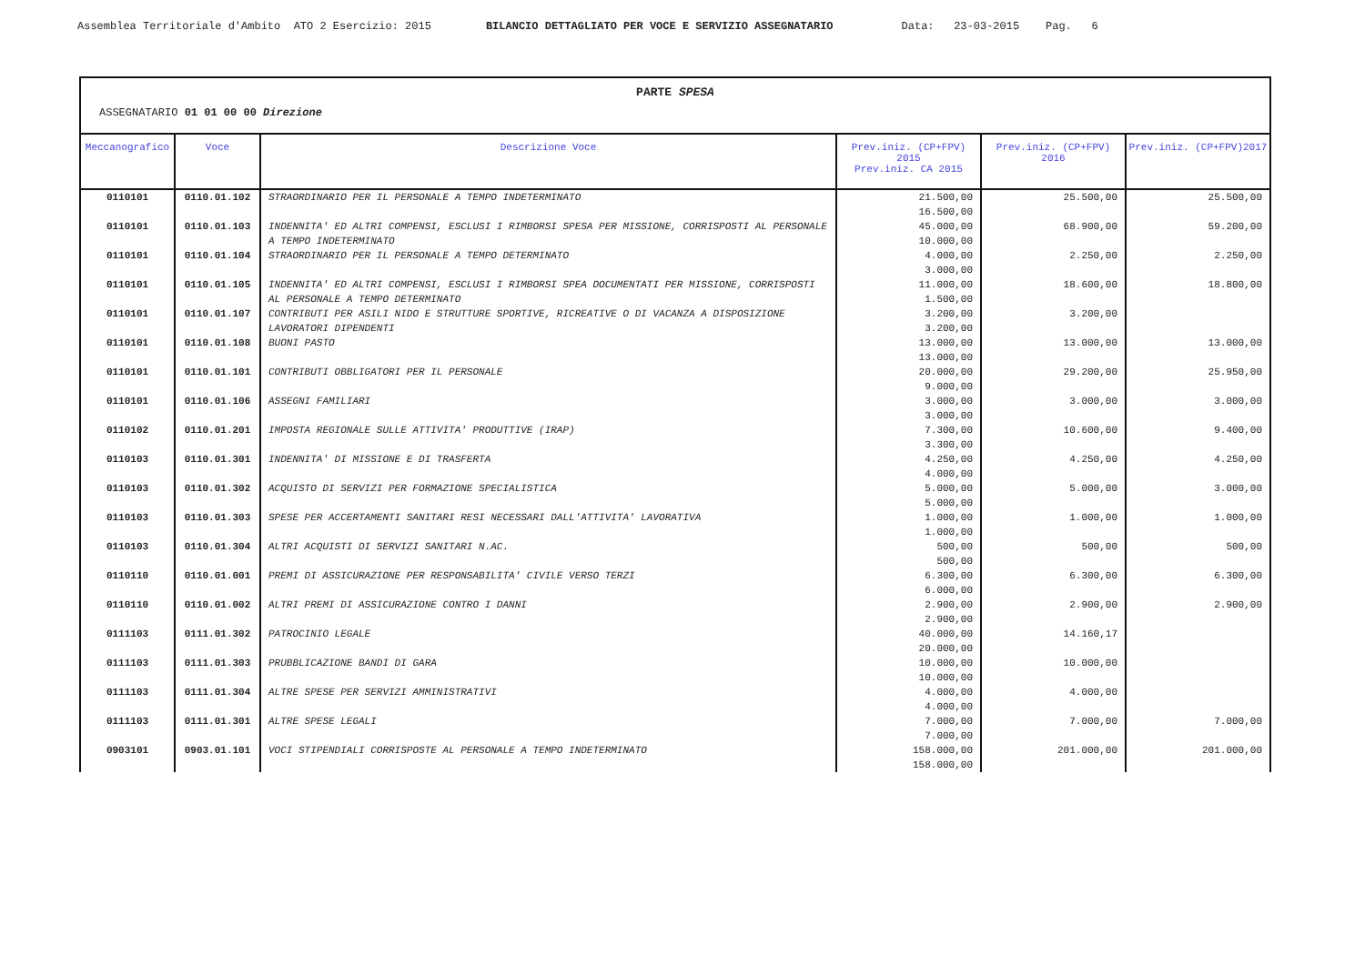Assemblea Territoriale d'Ambito ATO 2 Esercizio: 2015 BILANCIO DETTAGLIATO PER VOCE E SERVIZIO ASSEGNATARIO Data: 23-03-2015 Pag. 6
PARTE SPESA
ASSEGNATARIO 01 01 00 00 Direzione
| Meccanografico | Voce | Descrizione Voce | Prev.iniz. (CP+FPV) 2015 Prev.iniz. CA 2015 | Prev.iniz. (CP+FPV) 2016 | Prev.iniz. (CP+FPV)2017 |
| --- | --- | --- | --- | --- | --- |
| 0110101 | 0110.01.102 | STRAORDINARIO PER IL PERSONALE A TEMPO INDETERMINATO | 21.500,00 16.500,00 | 25.500,00 | 25.500,00 |
| 0110101 | 0110.01.103 | INDENNITA' ED ALTRI COMPENSI, ESCLUSI I RIMBORSI SPESA PER MISSIONE, CORRISPOSTI AL PERSONALE A TEMPO INDETERMINATO | 45.000,00 10.000,00 | 68.900,00 | 59.200,00 |
| 0110101 | 0110.01.104 | STRAORDINARIO PER IL PERSONALE A TEMPO DETERMINATO | 4.000,00 3.000,00 | 2.250,00 | 2.250,00 |
| 0110101 | 0110.01.105 | INDENNITA' ED ALTRI COMPENSI, ESCLUSI I RIMBORSI SPEA DOCUMENTATI PER MISSIONE, CORRISPOSTI AL PERSONALE A TEMPO DETERMINATO | 11.000,00 1.500,00 | 18.600,00 | 18.800,00 |
| 0110101 | 0110.01.107 | CONTRIBUTI PER ASILI NIDO E STRUTTURE SPORTIVE, RICREATIVE O DI VACANZA A DISPOSIZIONE LAVORATORI DIPENDENTI | 3.200,00 3.200,00 | 3.200,00 | |
| 0110101 | 0110.01.108 | BUONI PASTO | 13.000,00 13.000,00 | 13.000,00 | 13.000,00 |
| 0110101 | 0110.01.101 | CONTRIBUTI OBBLIGATORI PER IL PERSONALE | 20.000,00 9.000,00 | 29.200,00 | 25.950,00 |
| 0110101 | 0110.01.106 | ASSEGNI FAMILIARI | 3.000,00 3.000,00 | 3.000,00 | 3.000,00 |
| 0110102 | 0110.01.201 | IMPOSTA REGIONALE SULLE ATTIVITA' PRODUTTIVE (IRAP) | 7.300,00 3.300,00 | 10.600,00 | 9.400,00 |
| 0110103 | 0110.01.301 | INDENNITA' DI MISSIONE E DI TRASFERTA | 4.250,00 4.000,00 | 4.250,00 | 4.250,00 |
| 0110103 | 0110.01.302 | ACQUISTO DI SERVIZI PER FORMAZIONE SPECIALISTICA | 5.000,00 5.000,00 | 5.000,00 | 3.000,00 |
| 0110103 | 0110.01.303 | SPESE PER ACCERTAMENTI SANITARI RESI NECESSARI DALL'ATTIVITA' LAVORATIVA | 1.000,00 1.000,00 | 1.000,00 | 1.000,00 |
| 0110103 | 0110.01.304 | ALTRI ACQUISTI DI SERVIZI SANITARI N.AC. | 500,00 500,00 | 500,00 | 500,00 |
| 0110110 | 0110.01.001 | PREMI DI ASSICURAZIONE PER RESPONSABILITA' CIVILE VERSO TERZI | 6.300,00 6.000,00 | 6.300,00 | 6.300,00 |
| 0110110 | 0110.01.002 | ALTRI PREMI DI ASSICURAZIONE CONTRO I DANNI | 2.900,00 2.900,00 | 2.900,00 | 2.900,00 |
| 0111103 | 0111.01.302 | PATROCINIO LEGALE | 40.000,00 20.000,00 | 14.160,17 | |
| 0111103 | 0111.01.303 | PRUBBLICAZIONE BANDI DI GARA | 10.000,00 10.000,00 | 10.000,00 | |
| 0111103 | 0111.01.304 | ALTRE SPESE PER SERVIZI AMMINISTRATIVI | 4.000,00 4.000,00 | 4.000,00 | |
| 0111103 | 0111.01.301 | ALTRE SPESE LEGALI | 7.000,00 7.000,00 | 7.000,00 | 7.000,00 |
| 0903101 | 0903.01.101 | VOCI STIPENDIALI CORRISPOSTE AL PERSONALE A TEMPO INDETERMINATO | 158.000,00 158.000,00 | 201.000,00 | 201.000,00 |